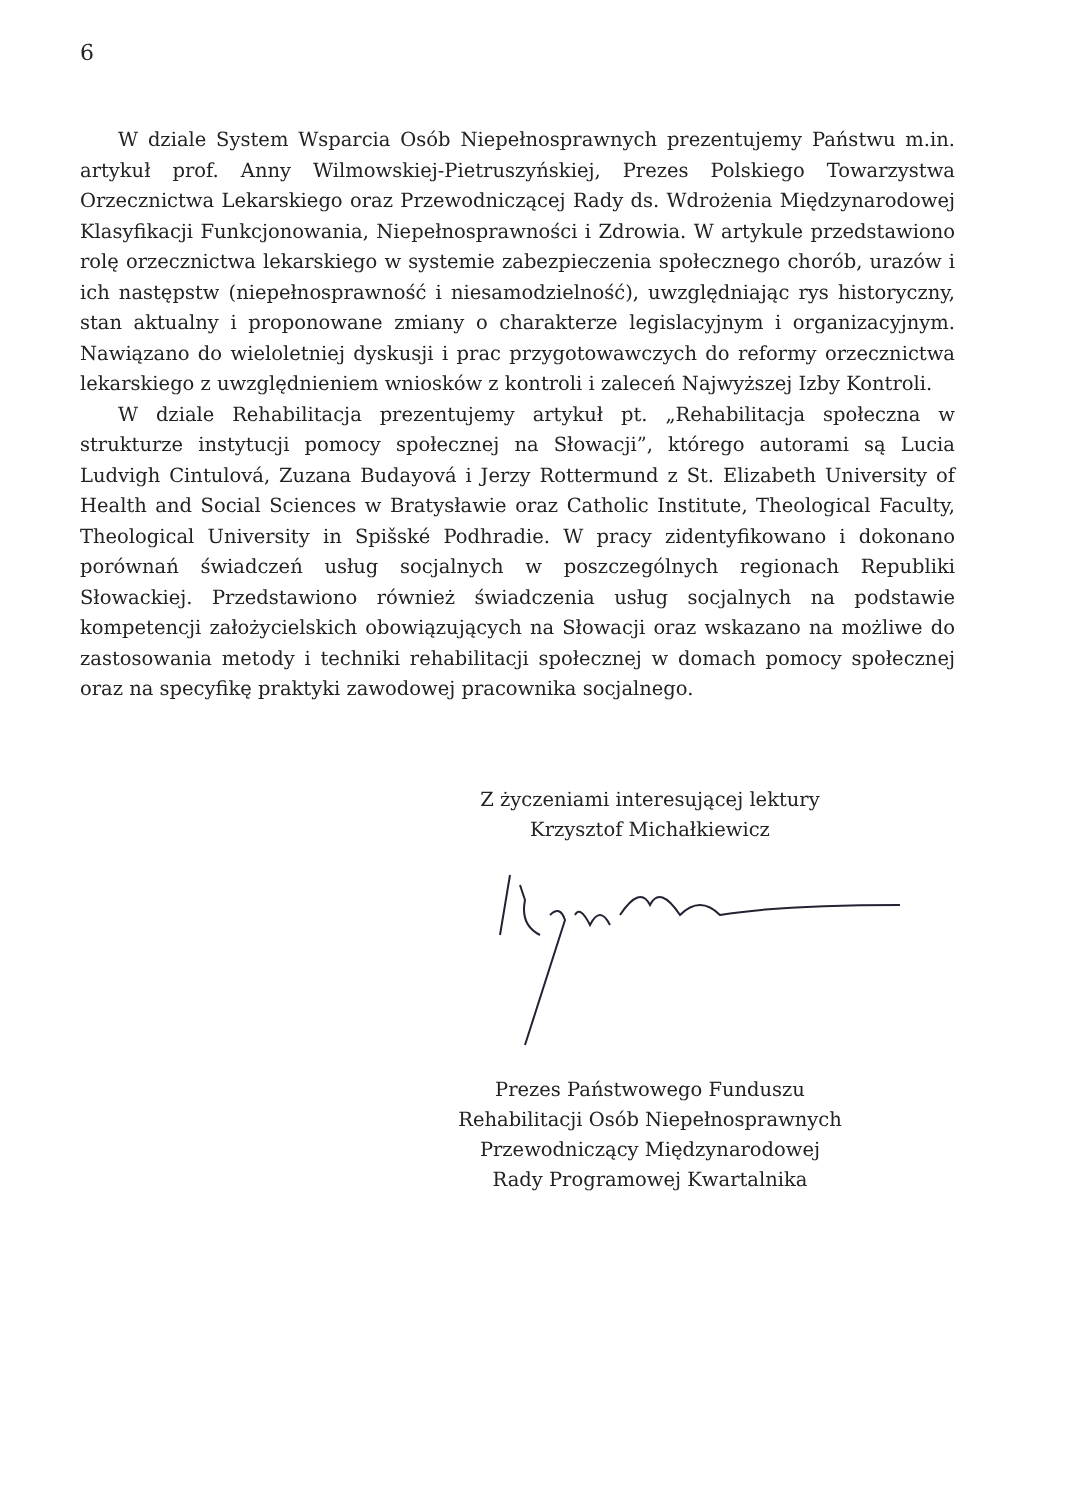6
W dziale System Wsparcia Osób Niepełnosprawnych prezentujemy Państwu m.in. artykuł prof. Anny Wilmowskiej-Pietruszyńskiej, Prezes Polskiego Towarzystwa Orzecznictwa Lekarskiego oraz Przewodniczącej Rady ds. Wdrożenia Międzynarodowej Klasyfikacji Funkcjonowania, Niepełnosprawności i Zdrowia. W artykule przedstawiono rolę orzecznictwa lekarskiego w systemie zabezpieczenia społecznego chorób, urazów i ich następstw (niepełnosprawność i niesamodzielność), uwzględniając rys historyczny, stan aktualny i proponowane zmiany o charakterze legislacyjnym i organizacyjnym. Nawiązano do wieloletniej dyskusji i prac przygotowawczych do reformy orzecznictwa lekarskiego z uwzględnieniem wniosków z kontroli i zaleceń Najwyższej Izby Kontroli.
W dziale Rehabilitacja prezentujemy artykuł pt. „Rehabilitacja społeczna w strukturze instytucji pomocy społecznej na Słowacji”, którego autorami są Lucia Ludvigh Cintulová, Zuzana Budayová i Jerzy Rottermund z St. Elizabeth University of Health and Social Sciences w Bratysławie oraz Catholic Institute, Theological Faculty, Theological University in Spišské Podhradie. W pracy zidentyfikowano i dokonano porównań świadczeń usług socjalnych w poszczególnych regionach Republiki Słowackiej. Przedstawiono również świadczenia usług socjalnych na podstawie kompetencji założycielskich obowiązujących na Słowacji oraz wskazano na możliwe do zastosowania metody i techniki rehabilitacji społecznej w domach pomocy społecznej oraz na specyfikę praktyki zawodowej pracownika socjalnego.
Z życzeniami interesującej lektury
Krzysztof Michałkiewicz
Prezes Państwowego Funduszu
Rehabilitacji Osób Niepełnosprawnych
Przewodniczący Międzynarodowej
Rady Programowej Kwartalnika